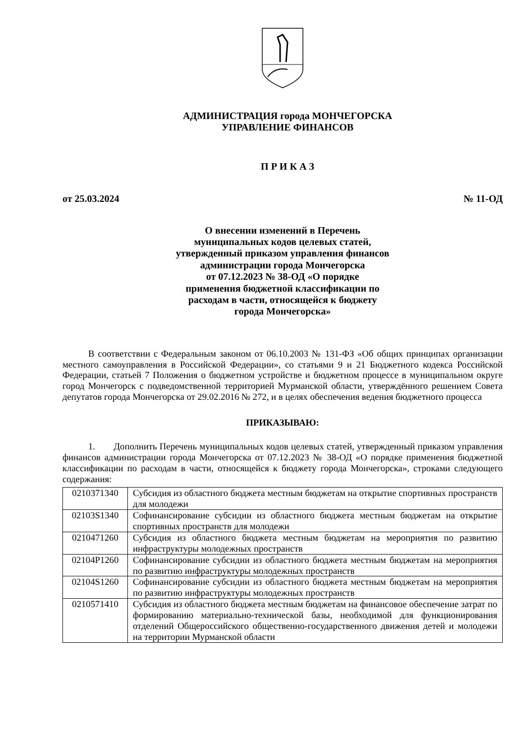АДМИНИСТРАЦИЯ города МОНЧЕГОРСКА
УПРАВЛЕНИЕ ФИНАНСОВ
П Р И К А З
от 25.03.2024 № 11-ОД
О внесении изменений в Перечень
муниципальных кодов целевых статей,
утвержденный приказом управления финансов
администрации города Мончегорска
от 07.12.2023 № 38-ОД «О порядке
применения бюджетной классификации по
расходам в части, относящейся к бюджету
города Мончегорска»
В соответствии с Федеральным законом от 06.10.2003 № 131-ФЗ «Об общих принципах организации местного самоуправления в Российской Федерации», со статьями 9 и 21 Бюджетного кодекса Российской Федерации, статьей 7 Положения о бюджетном устройстве и бюджетном процессе в муниципальном округе город Мончегорск с подведомственной территорией Мурманской области, утверждённого решением Совета депутатов города Мончегорска от 29.02.2016 № 272, и в целях обеспечения ведения бюджетного процесса
ПРИКАЗЫВАЮ:
1. Дополнить Перечень муниципальных кодов целевых статей, утвержденный приказом управления финансов администрации города Мончегорска от 07.12.2023 № 38-ОД «О порядке применения бюджетной классификации по расходам в части, относящейся к бюджету города Мончегорска», строками следующего содержания:
| 0210371340 | Субсидия из областного бюджета местным бюджетам на открытие спортивных пространств для молодежи |
| 02103S1340 | Софинансирование субсидии из областного бюджета местным бюджетам на открытие спортивных пространств для молодежи |
| 0210471260 | Субсидия из областного бюджета местным бюджетам на мероприятия по развитию инфраструктуры молодежных пространств |
| 02104P1260 | Софинансирование субсидии из областного бюджета местным бюджетам на мероприятия по развитию инфраструктуры молодежных пространств |
| 02104S1260 | Софинансирование субсидии из областного бюджета местным бюджетам на мероприятия по развитию инфраструктуры молодежных пространств |
| 0210571410 | Субсидия из областного бюджета местным бюджетам на финансовое обеспечение затрат по формированию материально-технической базы, необходимой для функционирования отделений Общероссийского общественно-государственного движения детей и молодежи на территории Мурманской области |